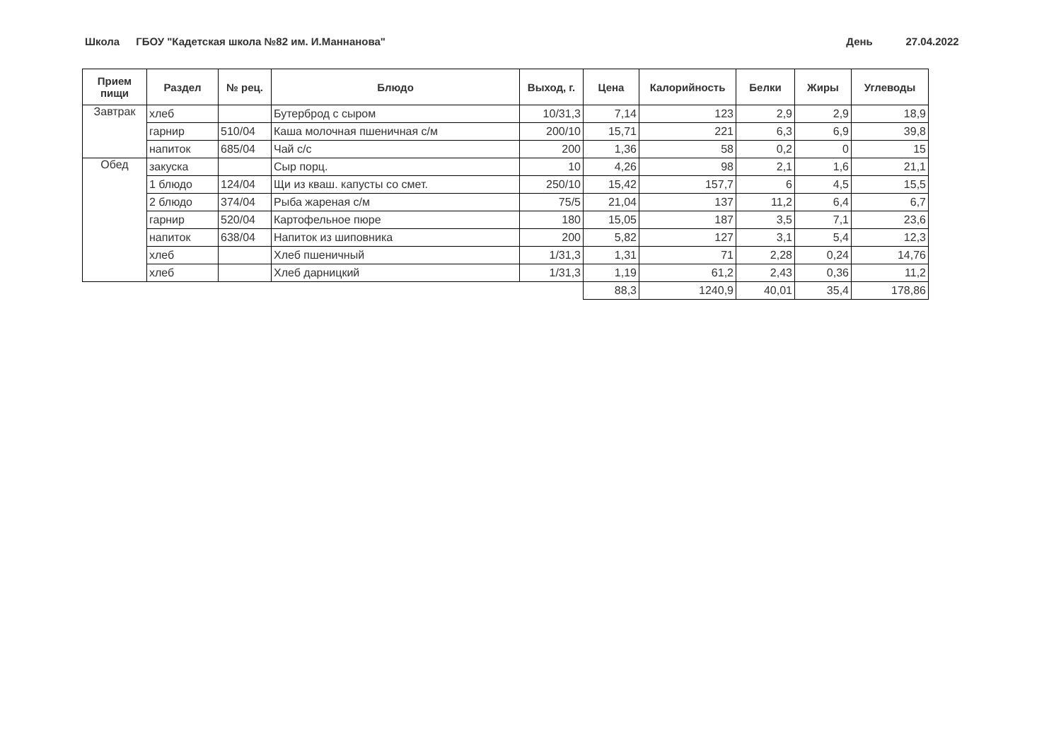Школа
ГБОУ "Кадетская школа №82 им. И.Маннанова" День 27.04.2022
| Прием пищи | Раздел | № рец. | Блюдо | Выход, г. | Цена | Калорийность | Белки | Жиры | Углеводы |
| --- | --- | --- | --- | --- | --- | --- | --- | --- | --- |
| Завтрак | хлеб | | Бутерброд с сыром | 10/31,3 | 7,14 | 123 | 2,9 | 2,9 | 18,9 |
| | гарнир | 510/04 | Каша молочная пшеничная с/м | 200/10 | 15,71 | 221 | 6,3 | 6,9 | 39,8 |
| | напиток | 685/04 | Чай с/с | 200 | 1,36 | 58 | 0,2 | 0 | 15 |
| Обед | закуска | | Сыр порц. | 10 | 4,26 | 98 | 2,1 | 1,6 | 21,1 |
| | 1 блюдо | 124/04 | Щи из кваш. капусты со смет. | 250/10 | 15,42 | 157,7 | 6 | 4,5 | 15,5 |
| | 2 блюдо | 374/04 | Рыба жареная с/м | 75/5 | 21,04 | 137 | 11,2 | 6,4 | 6,7 |
| | гарнир | 520/04 | Картофельное пюре | 180 | 15,05 | 187 | 3,5 | 7,1 | 23,6 |
| | напиток | 638/04 | Напиток из шиповника | 200 | 5,82 | 127 | 3,1 | 5,4 | 12,3 |
| | хлеб | | Хлеб пшеничный | 1/31,3 | 1,31 | 71 | 2,28 | 0,24 | 14,76 |
| | хлеб | | Хлеб дарницкий | 1/31,3 | 1,19 | 61,2 | 2,43 | 0,36 | 11,2 |
| | | | | | 88,3 | 1240,9 | 40,01 | 35,4 | 178,86 |